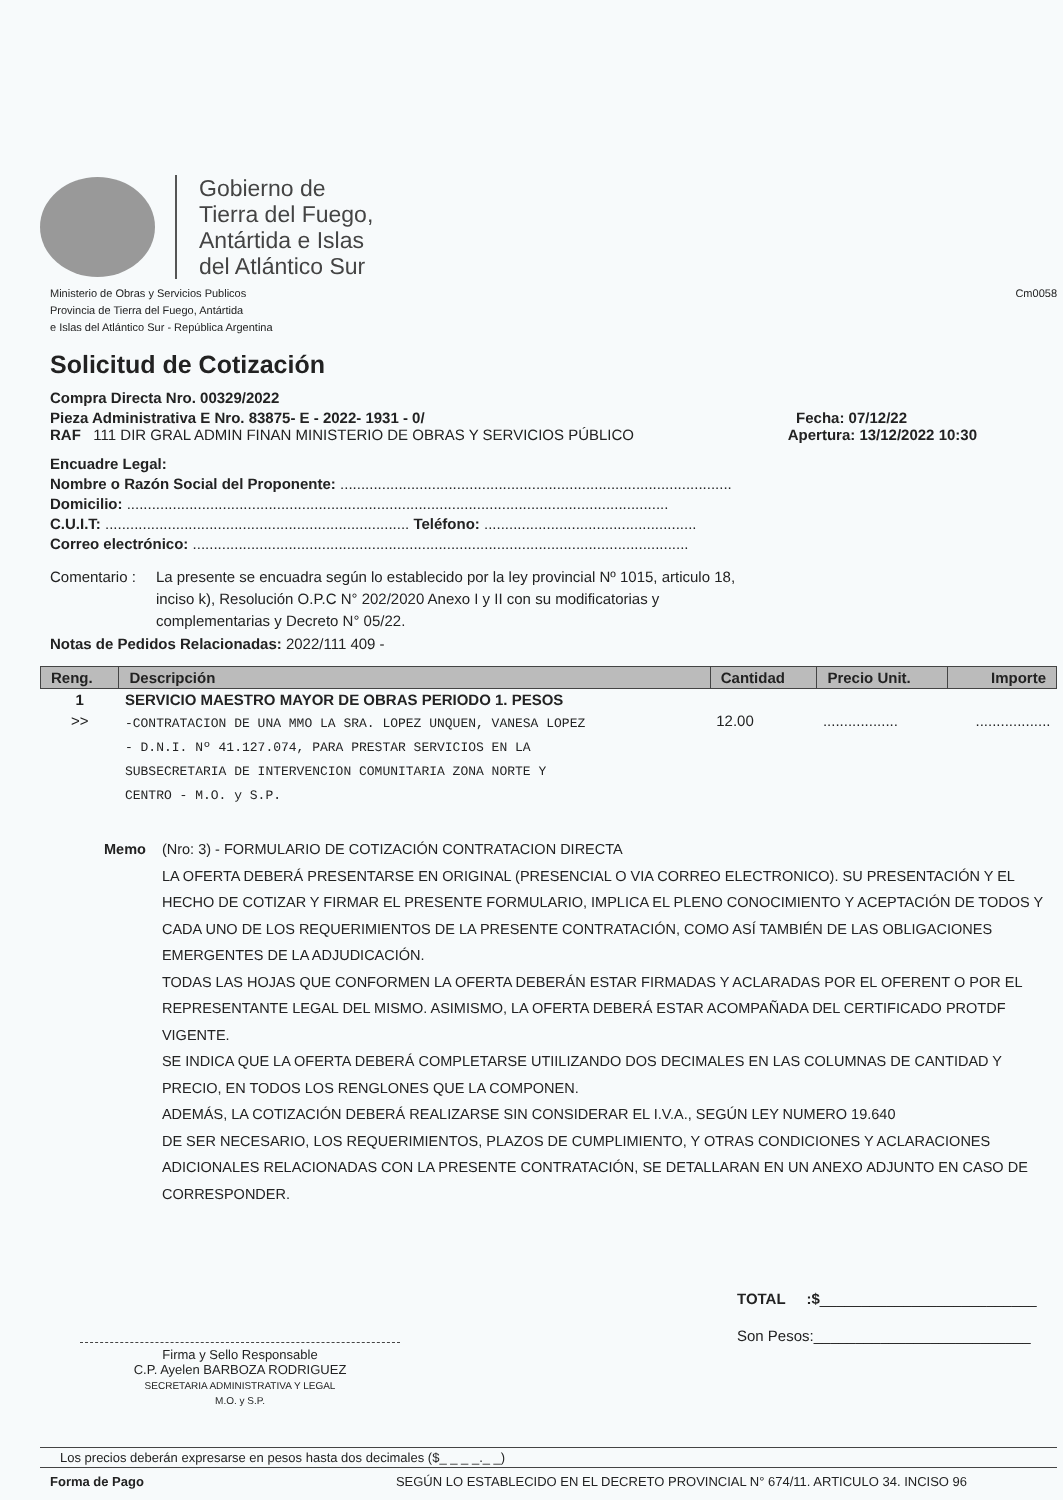Gobierno de
Tierra del Fuego,
Antártida e Islas
del Atlántico Sur
Ministerio de Obras y Servicios Publicos
Provincia de Tierra del Fuego, Antártida
e Islas del Atlántico Sur - República Argentina
Cm0058
Solicitud de Cotización
Compra Directa Nro. 00329/2022
Pieza Administrativa E Nro. 83875- E - 2022- 1931 - 0/ Fecha: 07/12/22
RAF 111 DIR GRAL ADMIN FINAN MINISTERIO DE OBRAS Y SERVICIOS PÚBLICO Apertura: 13/12/2022 10:30
Encuadre Legal:
Nombre o Razón Social del Proponente: ..............................................................................................
Domicilio: ..................................................................................................................................
C.U.I.T: ......................................................................... Teléfono: ...................................................
Correo electrónico: .......................................................................................................................
Comentario : La presente se encuadra según lo establecido por la ley provincial Nº 1015, articulo 18,
inciso k), Resolución O.P.C N° 202/2020 Anexo I y II con su modificatorias y
complementarias y Decreto N° 05/22.
Notas de Pedidos Relacionadas: 2022/111 409 -
| Reng. | Descripción | Cantidad | Precio Unit. | Importe |
| --- | --- | --- | --- | --- |
| 1 | SERVICIO MAESTRO MAYOR DE OBRAS PERIODO 1. PESOS | | | |
| >> | -CONTRATACION DE UNA MMO LA SRA. LOPEZ UNQUEN, VANESA LOPEZ - D.N.I. Nº 41.127.074, PARA PRESTAR SERVICIOS EN LA SUBSECRETARIA DE INTERVENCION COMUNITARIA ZONA NORTE Y CENTRO - M.O. y S.P. | 12.00 | .................. | .................. |
Memo (Nro: 3) - FORMULARIO DE COTIZACIÓN CONTRATACION DIRECTA
LA OFERTA DEBERÁ PRESENTARSE EN ORIGINAL (PRESENCIAL O VIA CORREO ELECTRONICO). SU PRESENTACIÓN Y EL HECHO DE COTIZAR Y FIRMAR EL PRESENTE FORMULARIO, IMPLICA EL PLENO CONOCIMIENTO Y ACEPTACIÓN DE TODOS Y CADA UNO DE LOS REQUERIMIENTOS DE LA PRESENTE CONTRATACIÓN, COMO ASÍ TAMBIÉN DE LAS OBLIGACIONES EMERGENTES DE LA ADJUDICACIÓN.
TODAS LAS HOJAS QUE CONFORMEN LA OFERTA DEBERÁN ESTAR FIRMADAS Y ACLARADAS POR EL OFERENT O POR EL REPRESENTANTE LEGAL DEL MISMO. ASIMISMO, LA OFERTA DEBERÁ ESTAR ACOMPAÑADA DEL CERTIFICADO PROTDF VIGENTE.
SE INDICA QUE LA OFERTA DEBERÁ COMPLETARSE UTIILIZANDO DOS DECIMALES EN LAS COLUMNAS DE CANTIDAD Y PRECIO, EN TODOS LOS RENGLONES QUE LA COMPONEN.
ADEMÁS, LA COTIZACIÓN DEBERÁ REALIZARSE SIN CONSIDERAR EL I.V.A., SEGÚN LEY NUMERO 19.640
DE SER NECESARIO, LOS REQUERIMIENTOS, PLAZOS DE CUMPLIMIENTO, Y OTRAS CONDICIONES Y ACLARACIONES ADICIONALES RELACIONADAS CON LA PRESENTE CONTRATACIÓN, SE DETALLARAN EN UN ANEXO ADJUNTO EN CASO DE CORRESPONDER.
Firma y Sello Responsable
C.P. Ayelen BARBOZA RODRIGUEZ
SECRETARIA ADMINISTRATIVA Y LEGAL
M.O. y S.P.
TOTAL :$__________________________
Son Pesos:__________________________
Los precios deberán expresarse en pesos hasta dos decimales ($_ _ _ _._ _)
Forma de Pago SEGÚN LO ESTABLECIDO EN EL DECRETO PROVINCIAL N° 674/11. ARTICULO 34. INCISO 96